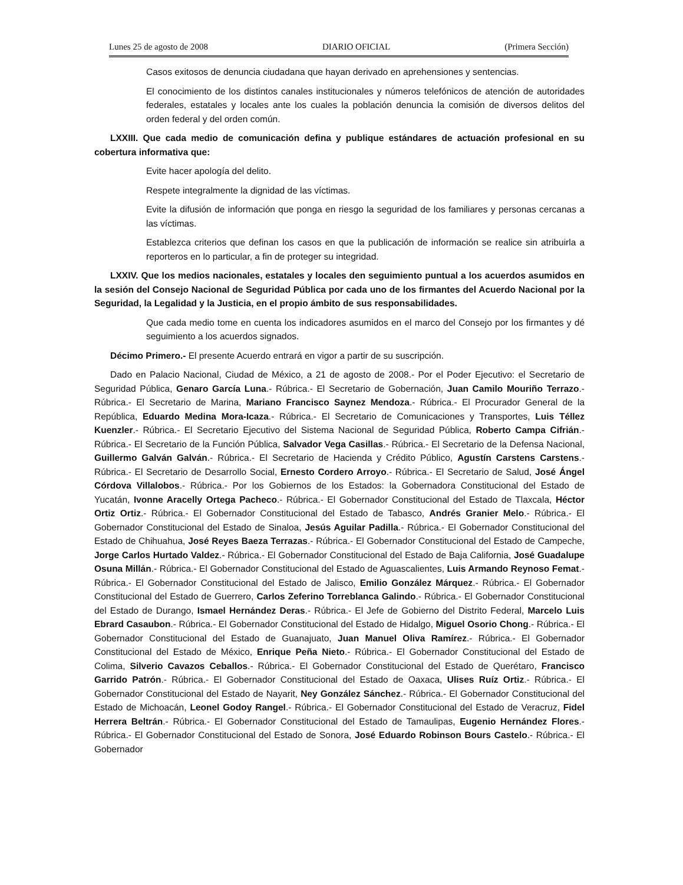Lunes 25 de agosto de 2008 DIARIO OFICIAL (Primera Sección)
Casos exitosos de denuncia ciudadana que hayan derivado en aprehensiones y sentencias.
El conocimiento de los distintos canales institucionales y números telefónicos de atención de autoridades federales, estatales y locales ante los cuales la población denuncia la comisión de diversos delitos del orden federal y del orden común.
LXXIII. Que cada medio de comunicación defina y publique estándares de actuación profesional en su cobertura informativa que:
Evite hacer apología del delito.
Respete integralmente la dignidad de las víctimas.
Evite la difusión de información que ponga en riesgo la seguridad de los familiares y personas cercanas a las víctimas.
Establezca criterios que definan los casos en que la publicación de información se realice sin atribuirla a reporteros en lo particular, a fin de proteger su integridad.
LXXIV. Que los medios nacionales, estatales y locales den seguimiento puntual a los acuerdos asumidos en la sesión del Consejo Nacional de Seguridad Pública por cada uno de los firmantes del Acuerdo Nacional por la Seguridad, la Legalidad y la Justicia, en el propio ámbito de sus responsabilidades.
Que cada medio tome en cuenta los indicadores asumidos en el marco del Consejo por los firmantes y dé seguimiento a los acuerdos signados.
Décimo Primero.- El presente Acuerdo entrará en vigor a partir de su suscripción.
Dado en Palacio Nacional, Ciudad de México, a 21 de agosto de 2008.- Por el Poder Ejecutivo: el Secretario de Seguridad Pública, Genaro García Luna.- Rúbrica.- El Secretario de Gobernación, Juan Camilo Mouriño Terrazo.- Rúbrica.- El Secretario de Marina, Mariano Francisco Saynez Mendoza.- Rúbrica.- El Procurador General de la República, Eduardo Medina Mora-Icaza.- Rúbrica.- El Secretario de Comunicaciones y Transportes, Luis Téllez Kuenzler.- Rúbrica.- El Secretario Ejecutivo del Sistema Nacional de Seguridad Pública, Roberto Campa Cifrián.- Rúbrica.- El Secretario de la Función Pública, Salvador Vega Casillas.- Rúbrica.- El Secretario de la Defensa Nacional, Guillermo Galván Galván.- Rúbrica.- El Secretario de Hacienda y Crédito Público, Agustín Carstens Carstens.- Rúbrica.- El Secretario de Desarrollo Social, Ernesto Cordero Arroyo.- Rúbrica.- El Secretario de Salud, José Ángel Córdova Villalobos.- Rúbrica.- Por los Gobiernos de los Estados: la Gobernadora Constitucional del Estado de Yucatán, Ivonne Aracelly Ortega Pacheco.- Rúbrica.- El Gobernador Constitucional del Estado de Tlaxcala, Héctor Ortiz Ortiz.- Rúbrica.- El Gobernador Constitucional del Estado de Tabasco, Andrés Granier Melo.- Rúbrica.- El Gobernador Constitucional del Estado de Sinaloa, Jesús Aguilar Padilla.- Rúbrica.- El Gobernador Constitucional del Estado de Chihuahua, José Reyes Baeza Terrazas.- Rúbrica.- El Gobernador Constitucional del Estado de Campeche, Jorge Carlos Hurtado Valdez.- Rúbrica.- El Gobernador Constitucional del Estado de Baja California, José Guadalupe Osuna Millán.- Rúbrica.- El Gobernador Constitucional del Estado de Aguascalientes, Luis Armando Reynoso Femat.- Rúbrica.- El Gobernador Constitucional del Estado de Jalisco, Emilio González Márquez.- Rúbrica.- El Gobernador Constitucional del Estado de Guerrero, Carlos Zeferino Torreblanca Galindo.- Rúbrica.- El Gobernador Constitucional del Estado de Durango, Ismael Hernández Deras.- Rúbrica.- El Jefe de Gobierno del Distrito Federal, Marcelo Luis Ebrard Casaubon.- Rúbrica.- El Gobernador Constitucional del Estado de Hidalgo, Miguel Osorio Chong.- Rúbrica.- El Gobernador Constitucional del Estado de Guanajuato, Juan Manuel Oliva Ramírez.- Rúbrica.- El Gobernador Constitucional del Estado de México, Enrique Peña Nieto.- Rúbrica.- El Gobernador Constitucional del Estado de Colima, Silverio Cavazos Ceballos.- Rúbrica.- El Gobernador Constitucional del Estado de Querétaro, Francisco Garrido Patrón.- Rúbrica.- El Gobernador Constitucional del Estado de Oaxaca, Ulises Ruíz Ortiz.- Rúbrica.- El Gobernador Constitucional del Estado de Nayarit, Ney González Sánchez.- Rúbrica.- El Gobernador Constitucional del Estado de Michoacán, Leonel Godoy Rangel.- Rúbrica.- El Gobernador Constitucional del Estado de Veracruz, Fidel Herrera Beltrán.- Rúbrica.- El Gobernador Constitucional del Estado de Tamaulipas, Eugenio Hernández Flores.- Rúbrica.- El Gobernador Constitucional del Estado de Sonora, José Eduardo Robinson Bours Castelo.- Rúbrica.- El Gobernador